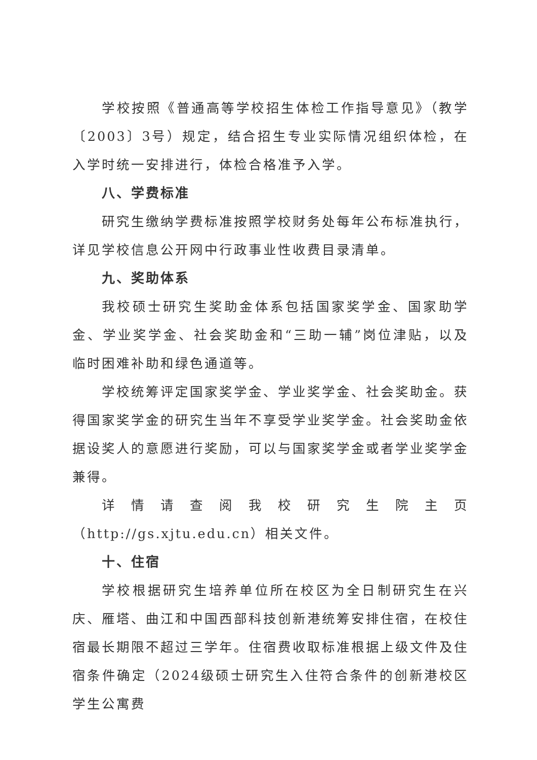学校按照《普通高等学校招生体检工作指导意见》（教学〔2003〕3号）规定，结合招生专业实际情况组织体检，在入学时统一安排进行，体检合格准予入学。
八、学费标准
研究生缴纳学费标准按照学校财务处每年公布标准执行，详见学校信息公开网中行政事业性收费目录清单。
九、奖助体系
我校硕士研究生奖助金体系包括国家奖学金、国家助学金、学业奖学金、社会奖助金和“三助一辅”岗位津贴，以及临时困难补助和绿色通道等。
学校统筹评定国家奖学金、学业奖学金、社会奖助金。获得国家奖学金的研究生当年不享受学业奖学金。社会奖助金依据设奖人的意愿进行奖励，可以与国家奖学金或者学业奖学金兼得。
详情请查阅我校研究生院主页（http://gs.xjtu.edu.cn）相关文件。
十、住宿
学校根据研究生培养单位所在校区为全日制研究生在兴庆、雁塔、曲江和中国西部科技创新港统筹安排住宿，在校住宿最长期限不超过三学年。住宿费收取标准根据上级文件及住宿条件确定（2024级硕士研究生入住符合条件的创新港校区学生公寓费